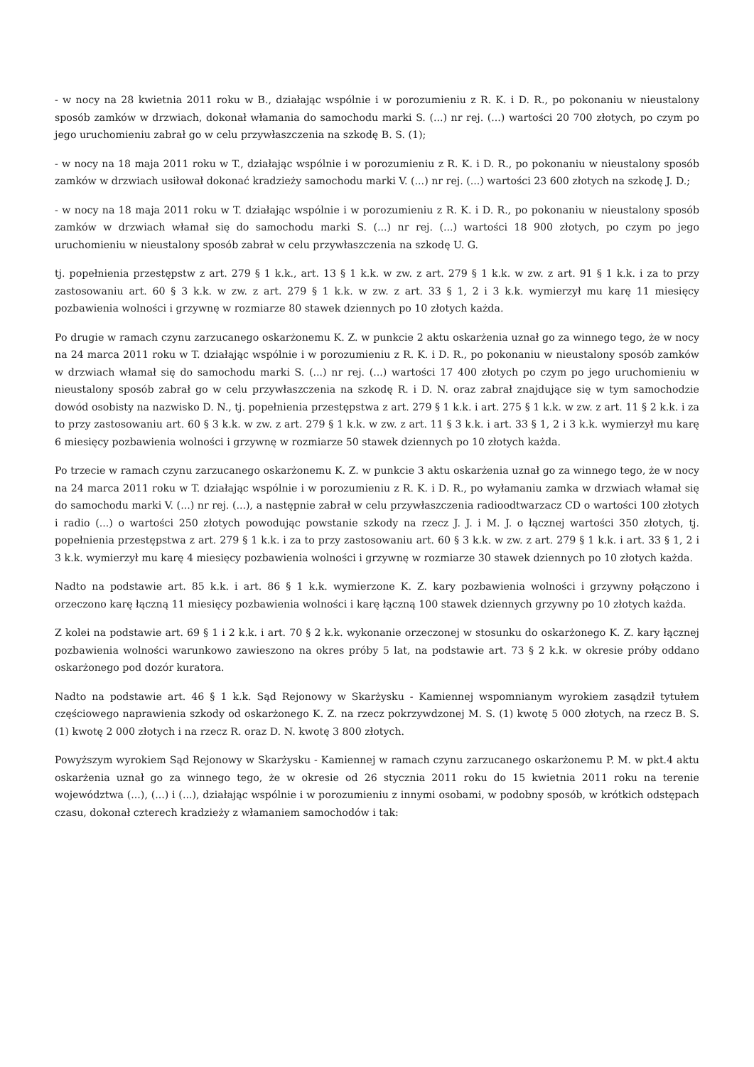- w nocy na 28 kwietnia 2011 roku w B., działając wspólnie i w porozumieniu z R. K. i D. R., po pokonaniu w nieustalony sposób zamków w drzwiach, dokonał włamania do samochodu marki S. (...) nr rej. (...) wartości 20 700 złotych, po czym po jego uruchomieniu zabrał go w celu przywłaszczenia na szkodę B. S. (1);
- w nocy na 18 maja 2011 roku w T., działając wspólnie i w porozumieniu z R. K. i D. R., po pokonaniu w nieustalony sposób zamków w drzwiach usiłował dokonać kradzieży samochodu marki V. (...) nr rej. (...) wartości 23 600 złotych na szkodę J. D.;
- w nocy na 18 maja 2011 roku w T. działając wspólnie i w porozumieniu z R. K. i D. R., po pokonaniu w nieustalony sposób zamków w drzwiach włamał się do samochodu marki S. (...) nr rej. (...) wartości 18 900 złotych, po czym po jego uruchomieniu w nieustalony sposób zabrał w celu przywłaszczenia na szkodę U. G.
tj. popełnienia przestępstw z art. 279 § 1 k.k., art. 13 § 1 k.k. w zw. z art. 279 § 1 k.k. w zw. z art. 91 § 1 k.k. i za to przy zastosowaniu art. 60 § 3 k.k. w zw. z art. 279 § 1 k.k. w zw. z art. 33 § 1, 2 i 3 k.k. wymierzył mu karę 11 miesięcy pozbawienia wolności i grzywnę w rozmiarze 80 stawek dziennych po 10 złotych każda.
Po drugie w ramach czynu zarzucanego oskarżonemu K. Z. w punkcie 2 aktu oskarżenia uznał go za winnego tego, że w nocy na 24 marca 2011 roku w T. działając wspólnie i w porozumieniu z R. K. i D. R., po pokonaniu w nieustalony sposób zamków w drzwiach włamał się do samochodu marki S. (...) nr rej. (...) wartości 17 400 złotych po czym po jego uruchomieniu w nieustalony sposób zabrał go w celu przywłaszczenia na szkodę R. i D. N. oraz zabrał znajdujące się w tym samochodzie dowód osobisty na nazwisko D. N., tj. popełnienia przestępstwa z art. 279 § 1 k.k. i art. 275 § 1 k.k. w zw. z art. 11 § 2 k.k. i za to przy zastosowaniu art. 60 § 3 k.k. w zw. z art. 279 § 1 k.k. w zw. z art. 11 § 3 k.k. i art. 33 § 1, 2 i 3 k.k. wymierzył mu karę 6 miesięcy pozbawienia wolności i grzywnę w rozmiarze 50 stawek dziennych po 10 złotych każda.
Po trzecie w ramach czynu zarzucanego oskarżonemu K. Z. w punkcie 3 aktu oskarżenia uznał go za winnego tego, że w nocy na 24 marca 2011 roku w T. działając wspólnie i w porozumieniu z R. K. i D. R., po wyłamaniu zamka w drzwiach włamał się do samochodu marki V. (...) nr rej. (...), a następnie zabrał w celu przywłaszczenia radioodtwarzacz CD o wartości 100 złotych i radio (...) o wartości 250 złotych powodując powstanie szkody na rzecz J. J. i M. J. o łącznej wartości 350 złotych, tj. popełnienia przestępstwa z art. 279 § 1 k.k. i za to przy zastosowaniu art. 60 § 3 k.k. w zw. z art. 279 § 1 k.k. i art. 33 § 1, 2 i 3 k.k. wymierzył mu karę 4 miesięcy pozbawienia wolności i grzywnę w rozmiarze 30 stawek dziennych po 10 złotych każda.
Nadto na podstawie art. 85 k.k. i art. 86 § 1 k.k. wymierzone K. Z. kary pozbawienia wolności i grzywny połączono i orzeczono karę łączną 11 miesięcy pozbawienia wolności i karę łączną 100 stawek dziennych grzywny po 10 złotych każda.
Z kolei na podstawie art. 69 § 1 i 2 k.k. i art. 70 § 2 k.k. wykonanie orzeczonej w stosunku do oskarżonego K. Z. kary łącznej pozbawienia wolności warunkowo zawieszono na okres próby 5 lat, na podstawie art. 73 § 2 k.k. w okresie próby oddano oskarżonego pod dozór kuratora.
Nadto na podstawie art. 46 § 1 k.k. Sąd Rejonowy w Skarżysku - Kamiennej wspomnianym wyrokiem zasądził tytułem częściowego naprawienia szkody od oskarżonego K. Z. na rzecz pokrzywdzonej M. S. (1) kwotę 5 000 złotych, na rzecz B. S. (1) kwotę 2 000 złotych i na rzecz R. oraz D. N. kwotę 3 800 złotych.
Powyższym wyrokiem Sąd Rejonowy w Skarżysku - Kamiennej w ramach czynu zarzucanego oskarżonemu P. M. w pkt.4 aktu oskarżenia uznał go za winnego tego, że w okresie od 26 stycznia 2011 roku do 15 kwietnia 2011 roku na terenie województwa (...), (...) i (...), działając wspólnie i w porozumieniu z innymi osobami, w podobny sposób, w krótkich odstępach czasu, dokonał czterech kradzieży z włamaniem samochodów i tak: